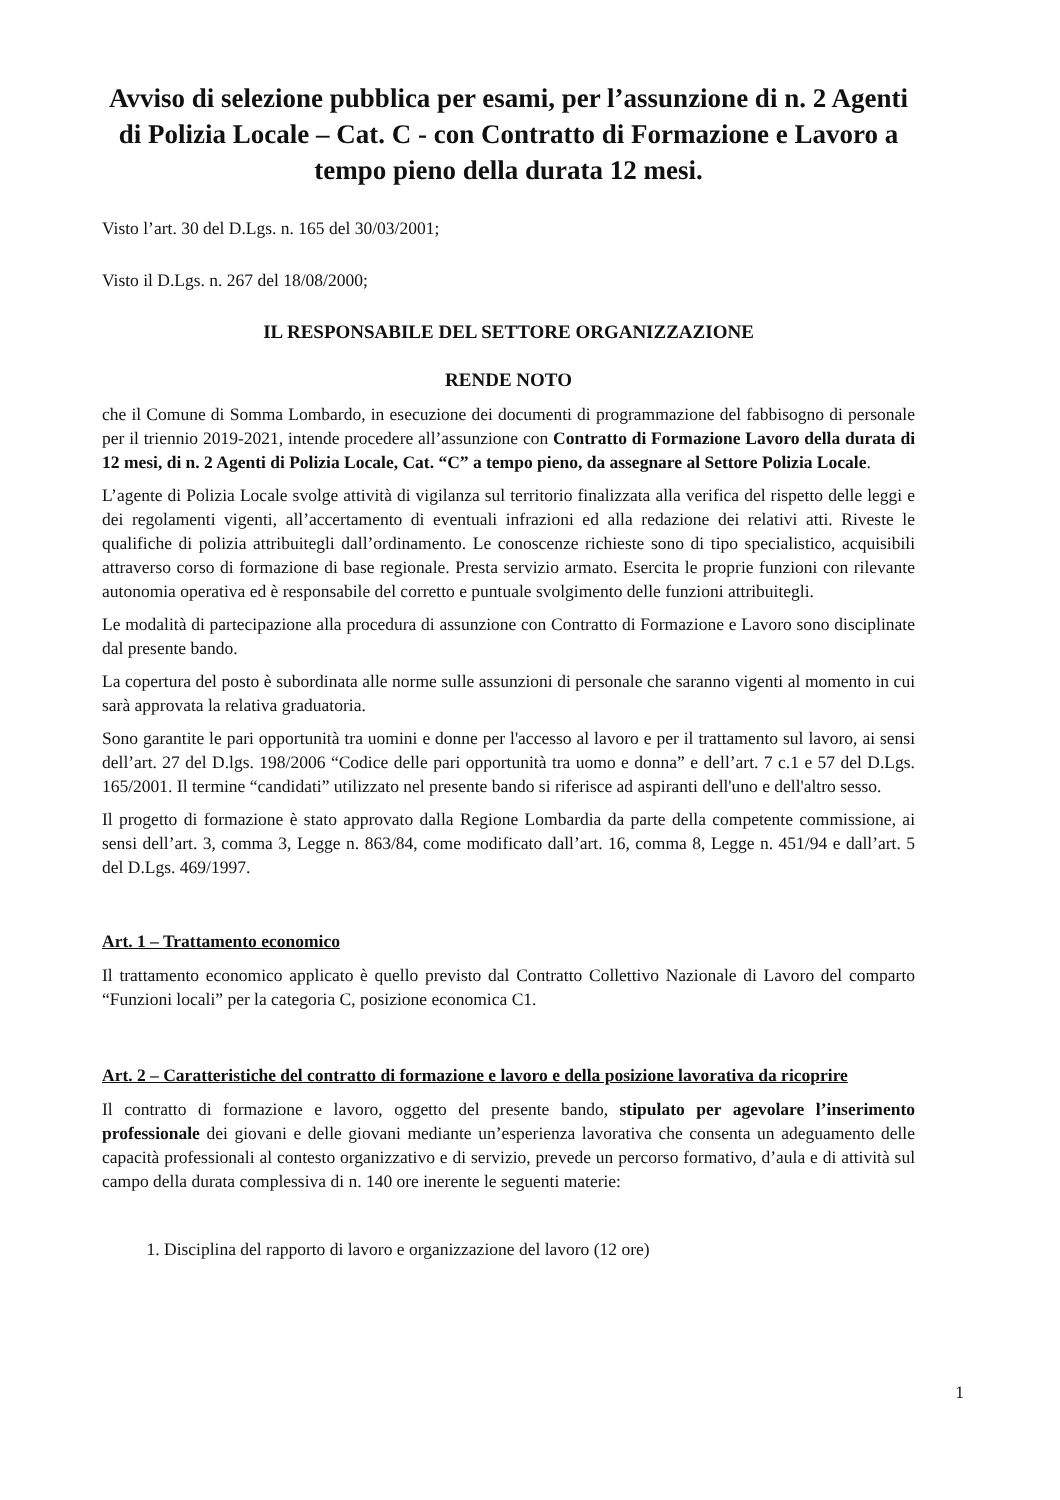Avviso di selezione pubblica per esami, per l’assunzione di n. 2 Agenti di Polizia Locale – Cat. C - con Contratto di Formazione e Lavoro a tempo pieno della durata 12 mesi.
Visto l’art. 30 del D.Lgs. n. 165 del 30/03/2001;
Visto il D.Lgs. n. 267 del 18/08/2000;
IL RESPONSABILE DEL SETTORE ORGANIZZAZIONE
RENDE NOTO
che il Comune di Somma Lombardo, in esecuzione dei documenti di programmazione del fabbisogno di personale per il triennio 2019-2021, intende procedere all’assunzione con Contratto di Formazione Lavoro della durata di 12 mesi, di n. 2 Agenti di Polizia Locale, Cat. “C” a tempo pieno, da assegnare al Settore Polizia Locale.
L’agente di Polizia Locale svolge attività di vigilanza sul territorio finalizzata alla verifica del rispetto delle leggi e dei regolamenti vigenti, all’accertamento di eventuali infrazioni ed alla redazione dei relativi atti. Riveste le qualifiche di polizia attribuitegli dall’ordinamento. Le conoscenze richieste sono di tipo specialistico, acquisibili attraverso corso di formazione di base regionale. Presta servizio armato. Esercita le proprie funzioni con rilevante autonomia operativa ed è responsabile del corretto e puntuale svolgimento delle funzioni attribuitegli.
Le modalità di partecipazione alla procedura di assunzione con Contratto di Formazione e Lavoro sono disciplinate dal presente bando.
La copertura del posto è subordinata alle norme sulle assunzioni di personale che saranno vigenti al momento in cui sarà approvata la relativa graduatoria.
Sono garantite le pari opportunità tra uomini e donne per l'accesso al lavoro e per il trattamento sul lavoro, ai sensi dell’art. 27 del D.lgs. 198/2006 “Codice delle pari opportunità tra uomo e donna” e dell’art. 7 c.1 e 57 del D.Lgs. 165/2001. Il termine “candidati” utilizzato nel presente bando si riferisce ad aspiranti dell'uno e dell'altro sesso.
Il progetto di formazione è stato approvato dalla Regione Lombardia da parte della competente commissione, ai sensi dell’art. 3, comma 3, Legge n. 863/84, come modificato dall’art. 16, comma 8, Legge n. 451/94 e dall’art. 5 del D.Lgs. 469/1997.
Art. 1 – Trattamento economico
Il trattamento economico applicato è quello previsto dal Contratto Collettivo Nazionale di Lavoro del comparto “Funzioni locali” per la categoria C, posizione economica C1.
Art. 2 – Caratteristiche del contratto di formazione e lavoro e della posizione lavorativa da ricoprire
Il contratto di formazione e lavoro, oggetto del presente bando, stipulato per agevolare l’inserimento professionale dei giovani e delle giovani mediante un’esperienza lavorativa che consenta un adeguamento delle capacità professionali al contesto organizzativo e di servizio, prevede un percorso formativo, d’aula e di attività sul campo della durata complessiva di n. 140 ore inerente le seguenti materie:
1. Disciplina del rapporto di lavoro e organizzazione del lavoro (12 ore)
1